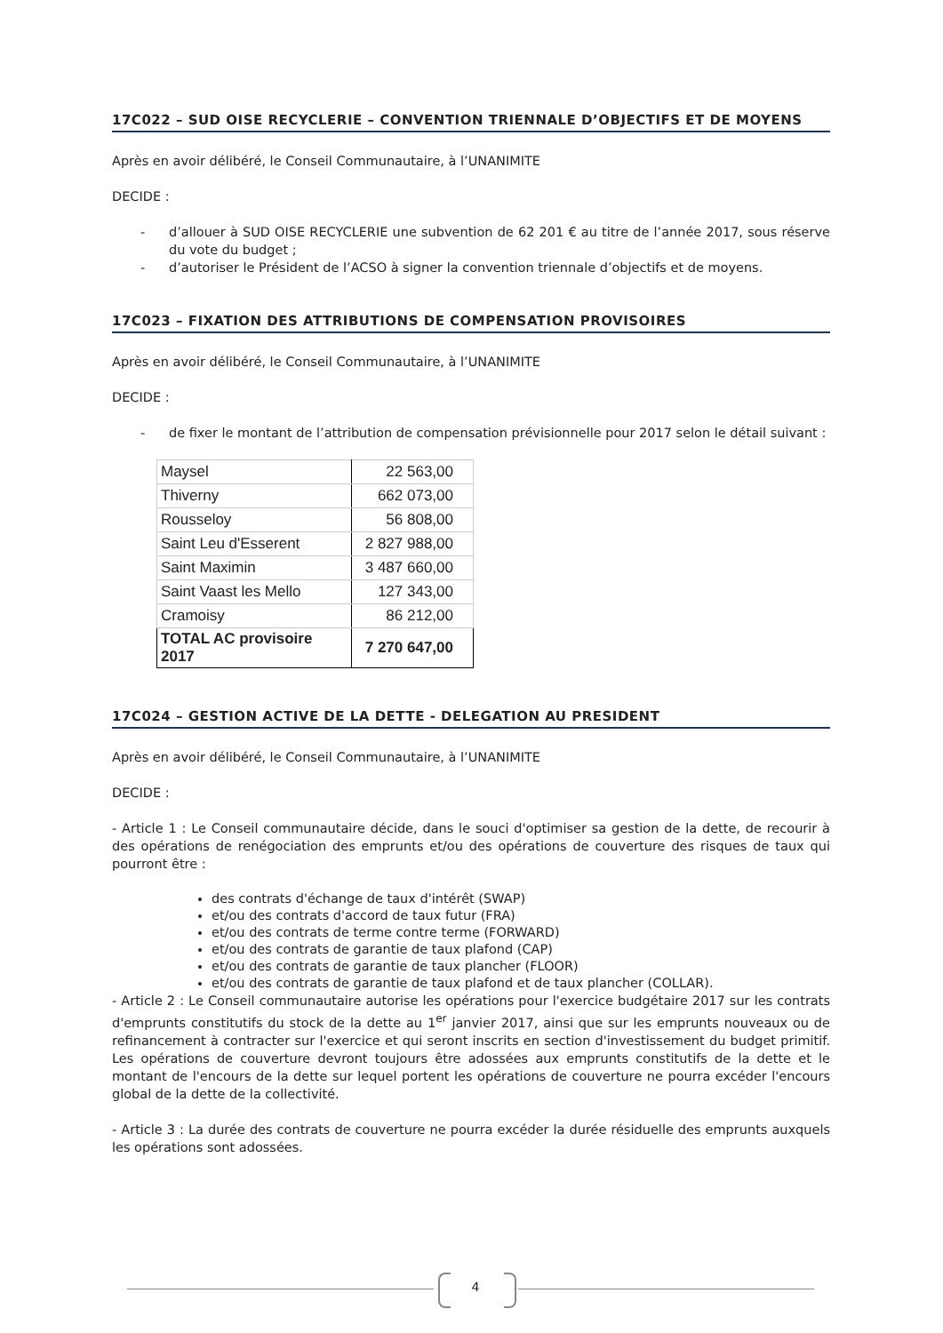17C022 – SUD OISE RECYCLERIE – CONVENTION TRIENNALE D’OBJECTIFS ET DE MOYENS
Après en avoir délibéré, le Conseil Communautaire, à l’UNANIMITE
DECIDE :
- d’allouer à SUD OISE RECYCLERIE une subvention de 62 201 € au titre de l’année 2017, sous réserve du vote du budget ;
- d’autoriser le Président de l’ACSO à signer la convention triennale d’objectifs et de moyens.
17C023 – FIXATION DES ATTRIBUTIONS DE COMPENSATION PROVISOIRES
Après en avoir délibéré, le Conseil Communautaire, à l’UNANIMITE
DECIDE :
- de fixer le montant de l’attribution de compensation prévisionnelle pour 2017 selon le détail suivant :
| Maysel | 22 563,00 |
| Thiverny | 662 073,00 |
| Rousseloy | 56 808,00 |
| Saint Leu d'Esserent | 2 827 988,00 |
| Saint Maximin | 3 487 660,00 |
| Saint Vaast les Mello | 127 343,00 |
| Cramoisy | 86 212,00 |
| TOTAL AC provisoire 2017 | 7 270 647,00 |
17C024 – GESTION ACTIVE DE LA DETTE - DELEGATION AU PRESIDENT
Après en avoir délibéré, le Conseil Communautaire, à l’UNANIMITE
DECIDE :
- Article 1 : Le Conseil communautaire décide, dans le souci d'optimiser sa gestion de la dette, de recourir à des opérations de renégociation des emprunts et/ou des opérations de couverture des risques de taux qui pourront être :
des contrats d'échange de taux d'intérêt (SWAP)
et/ou des contrats d'accord de taux futur (FRA)
et/ou des contrats de terme contre terme (FORWARD)
et/ou des contrats de garantie de taux plafond (CAP)
et/ou des contrats de garantie de taux plancher (FLOOR)
et/ou des contrats de garantie de taux plafond et de taux plancher (COLLAR).
- Article 2 : Le Conseil communautaire autorise les opérations pour l'exercice budgétaire 2017 sur les contrats d'emprunts constitutifs du stock de la dette au 1<sup>er</sup> janvier 2017, ainsi que sur les emprunts nouveaux ou de refinancement à contracter sur l'exercice et qui seront inscrits en section d'investissement du budget primitif. Les opérations de couverture devront toujours être adossées aux emprunts constitutifs de la dette et le montant de l'encours de la dette sur lequel portent les opérations de couverture ne pourra excéder l'encours global de la dette de la collectivité.
- Article 3 : La durée des contrats de couverture ne pourra excéder la durée résiduelle des emprunts auxquels les opérations sont adossées.
4